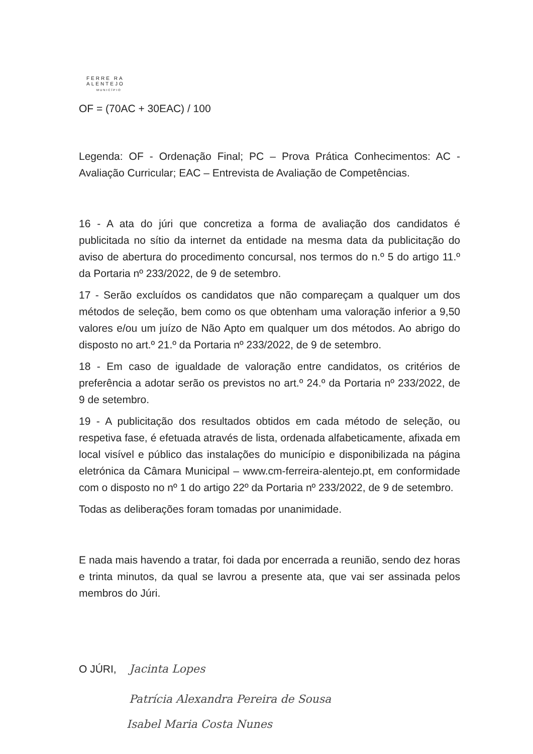FERRE RA
ALENTEJO
MUNICÍPIO
OF = (70AC + 30EAC) / 100
Legenda: OF - Ordenação Final; PC – Prova Prática Conhecimentos: AC - Avaliação Curricular; EAC – Entrevista de Avaliação de Competências.
16 - A ata do júri que concretiza a forma de avaliação dos candidatos é publicitada no sítio da internet da entidade na mesma data da publicitação do aviso de abertura do procedimento concursal, nos termos do n.º 5 do artigo 11.º da Portaria nº 233/2022, de 9 de setembro.
17 - Serão excluídos os candidatos que não compareçam a qualquer um dos métodos de seleção, bem como os que obtenham uma valoração inferior a 9,50 valores e/ou um juízo de Não Apto em qualquer um dos métodos. Ao abrigo do disposto no art.º 21.º da Portaria nº 233/2022, de 9 de setembro.
18 - Em caso de igualdade de valoração entre candidatos, os critérios de preferência a adotar serão os previstos no art.º 24.º da Portaria nº 233/2022, de 9 de setembro.
19 - A publicitação dos resultados obtidos em cada método de seleção, ou respetiva fase, é efetuada através de lista, ordenada alfabeticamente, afixada em local visível e público das instalações do município e disponibilizada na página eletrónica da Câmara Municipal – www.cm-ferreira-alentejo.pt, em conformidade com o disposto no nº 1 do artigo 22º da Portaria nº 233/2022, de 9 de setembro.
Todas as deliberações foram tomadas por unanimidade.
E nada mais havendo a tratar, foi dada por encerrada a reunião, sendo dez horas e trinta minutos, da qual se lavrou a presente ata, que vai ser assinada pelos membros do Júri.
O JÚRI, Jacinta Lopes
Patrícia Alexandra Pereira de Sousa
Isabel Maria Costa Nunes